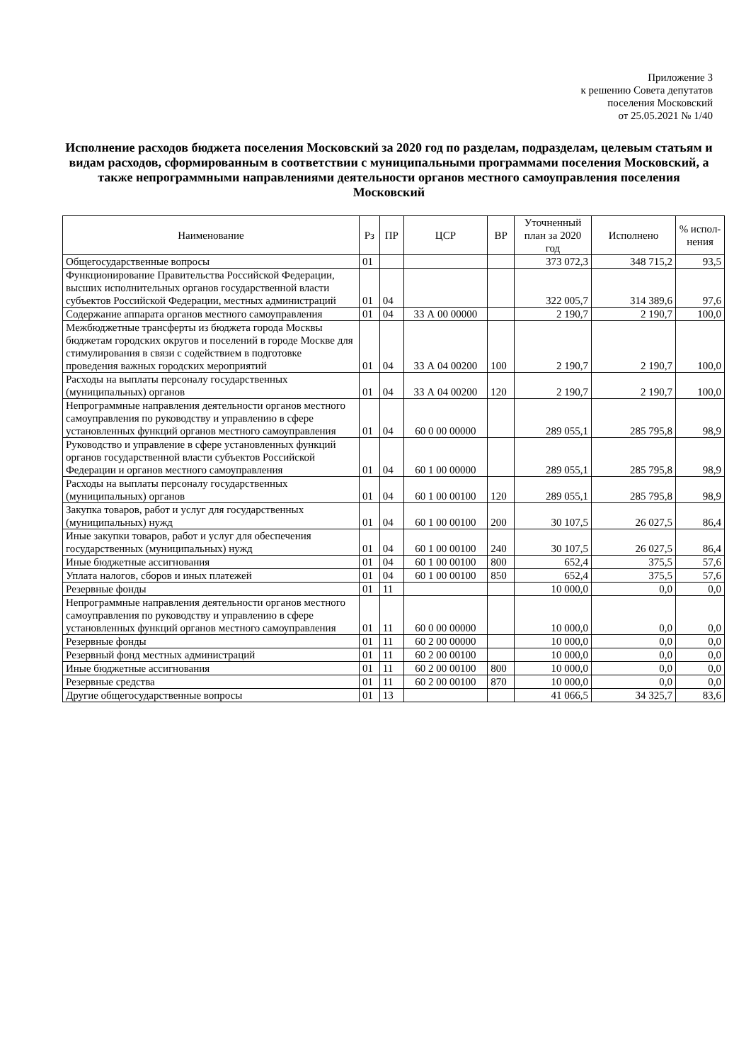Приложение 3
к решению Совета депутатов
поселения Московский
от 25.05.2021 № 1/40
Исполнение расходов бюджета поселения Московский за 2020 год по разделам, подразделам, целевым статьям и видам расходов, сформированным в соответствии с муниципальными программами поселения Московский, а также непрограммными направлениями деятельности органов местного самоуправления поселения Московский
| Наименование | Рз | ПР | ЦСР | ВР | Уточненный план за 2020 год | Исполнено | % испол-нения |
| --- | --- | --- | --- | --- | --- | --- | --- |
| Общегосударственные вопросы | 01 | | | | 373 072,3 | 348 715,2 | 93,5 |
| Функционирование Правительства Российской Федерации, высших исполнительных органов государственной власти субъектов Российской Федерации, местных администраций | 01 | 04 | | | 322 005,7 | 314 389,6 | 97,6 |
| Содержание аппарата органов местного самоуправления | 01 | 04 | 33 А 00 00000 | | 2 190,7 | 2 190,7 | 100,0 |
| Межбюджетные трансферты из бюджета города Москвы бюджетам городских округов и поселений в городе Москве для стимулирования в связи с содействием в подготовке проведения важных городских мероприятий | 01 | 04 | 33 А 04 00200 | 100 | 2 190,7 | 2 190,7 | 100,0 |
| Расходы на выплаты персоналу государственных (муниципальных) органов | 01 | 04 | 33 А 04 00200 | 120 | 2 190,7 | 2 190,7 | 100,0 |
| Непрограммные направления деятельности органов местного самоуправления по руководству и управлению в сфере установленных функций органов местного самоуправления | 01 | 04 | 60 0 00 00000 | | 289 055,1 | 285 795,8 | 98,9 |
| Руководство и управление в сфере установленных функций органов государственной власти субъектов Российской Федерации и органов местного самоуправления | 01 | 04 | 60 1 00 00000 | | 289 055,1 | 285 795,8 | 98,9 |
| Расходы на выплаты персоналу государственных (муниципальных) органов | 01 | 04 | 60 1 00 00100 | 120 | 289 055,1 | 285 795,8 | 98,9 |
| Закупка товаров, работ и услуг для государственных (муниципальных) нужд | 01 | 04 | 60 1 00 00100 | 200 | 30 107,5 | 26 027,5 | 86,4 |
| Иные закупки товаров, работ и услуг для обеспечения государственных (муниципальных) нужд | 01 | 04 | 60 1 00 00100 | 240 | 30 107,5 | 26 027,5 | 86,4 |
| Иные бюджетные ассигнования | 01 | 04 | 60 1 00 00100 | 800 | 652,4 | 375,5 | 57,6 |
| Уплата налогов, сборов и иных платежей | 01 | 04 | 60 1 00 00100 | 850 | 652,4 | 375,5 | 57,6 |
| Резервные фонды | 01 | 11 | | | 10 000,0 | 0,0 | 0,0 |
| Непрограммные направления деятельности органов местного самоуправления по руководству и управлению в сфере установленных функций органов местного самоуправления | 01 | 11 | 60 0 00 00000 | | 10 000,0 | 0,0 | 0,0 |
| Резервные фонды | 01 | 11 | 60 2 00 00000 | | 10 000,0 | 0,0 | 0,0 |
| Резервный фонд местных администраций | 01 | 11 | 60 2 00 00100 | | 10 000,0 | 0,0 | 0,0 |
| Иные бюджетные ассигнования | 01 | 11 | 60 2 00 00100 | 800 | 10 000,0 | 0,0 | 0,0 |
| Резервные средства | 01 | 11 | 60 2 00 00100 | 870 | 10 000,0 | 0,0 | 0,0 |
| Другие общегосударственные вопросы | 01 | 13 | | | 41 066,5 | 34 325,7 | 83,6 |